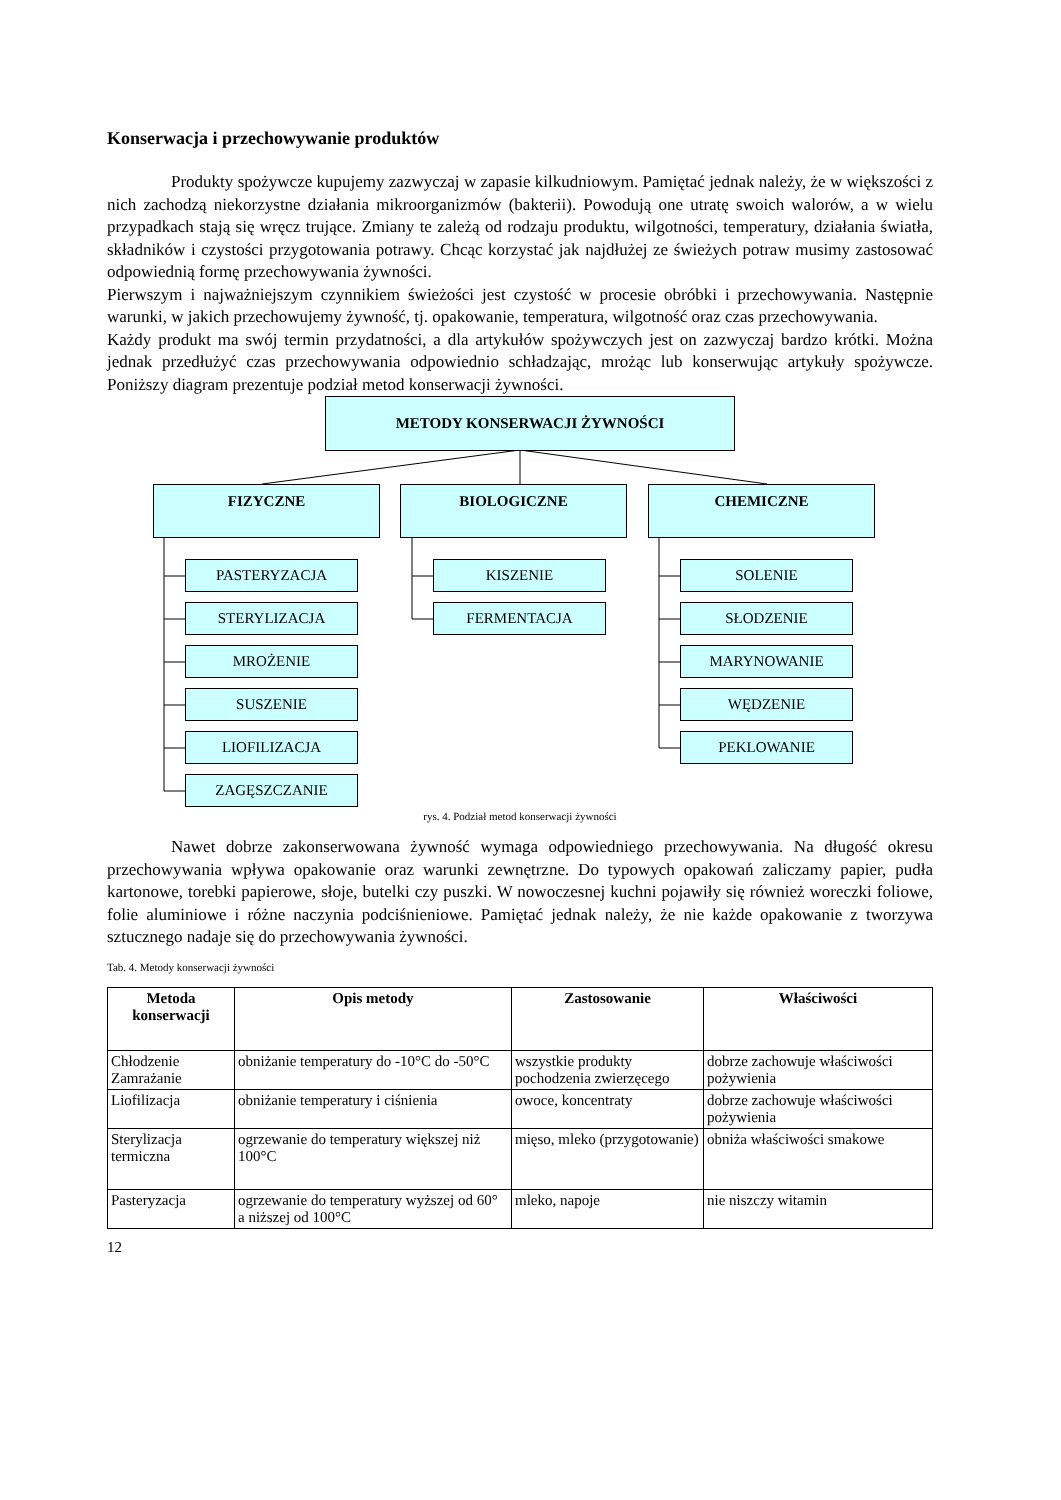Konserwacja i przechowywanie produktów
Produkty spożywcze kupujemy zazwyczaj w zapasie kilkudniowym. Pamiętać jednak należy, że w większości z nich zachodzą niekorzystne działania mikroorganizmów (bakterii). Powodują one utratę swoich walorów, a w wielu przypadkach stają się wręcz trujące. Zmiany te zależą od rodzaju produktu, wilgotności, temperatury, działania światła, składników i czystości przygotowania potrawy. Chcąc korzystać jak najdłużej ze świeżych potraw musimy zastosować odpowiednią formę przechowywania żywności.
Pierwszym i najważniejszym czynnikiem świeżości jest czystość w procesie obróbki i przechowywania. Następnie warunki, w jakich przechowujemy żywność, tj. opakowanie, temperatura, wilgotność oraz czas przechowywania.
Każdy produkt ma swój termin przydatności, a dla artykułów spożywczych jest on zazwyczaj bardzo krótki. Można jednak przedłużyć czas przechowywania odpowiednio schładzając, mrożąc lub konserwując artykuły spożywcze. Poniższy diagram prezentuje podział metod konserwacji żywności.
METODY KONSERWACJI ŻYWNOŚCI
FIZYCZNE BIOLOGICZNE CHEMICZNE
PASTERYZACJA
STERYLIZACJA
MROŻENIE
SUSZENIE
LIOFILIZACJA
ZAGĘSZCZANIE
KISZENIE
FERMENTACJA
SOLENIE
SŁODZENIE
MARYNOWANIE
WĘDZENIE
PEKLOWANIE
rys. 4. Podział metod konserwacji żywności
Nawet dobrze zakonserwowana żywność wymaga odpowiedniego przechowywania. Na długość okresu przechowywania wpływa opakowanie oraz warunki zewnętrzne. Do typowych opakowań zaliczamy papier, pudła kartonowe, torebki papierowe, słoje, butelki czy puszki. W nowoczesnej kuchni pojawiły się również woreczki foliowe, folie aluminiowe i różne naczynia podciśnieniowe. Pamiętać jednak należy, że nie każde opakowanie z tworzywa sztucznego nadaje się do przechowywania żywności.
Tab. 4. Metody konserwacji żywności
| Metoda konserwacji | Opis metody | Zastosowanie | Właściwości |
| --- | --- | --- | --- |
| Chłodzenie Zamrażanie | obniżanie temperatury do -10°C do -50°C | wszystkie produkty pochodzenia zwierzęcego | dobrze zachowuje właściwości pożywienia |
| Liofilizacja | obniżanie temperatury i ciśnienia | owoce, koncentraty | dobrze zachowuje właściwości pożywienia |
| Sterylizacja termiczna | ogrzewanie do temperatury większej niż 100°C | mięso, mleko (przygotowanie) | obniża właściwości smakowe |
| Pasteryzacja | ogrzewanie do temperatury wyższej od 60° a niższej od 100°C | mleko, napoje | nie niszczy witamin |
12